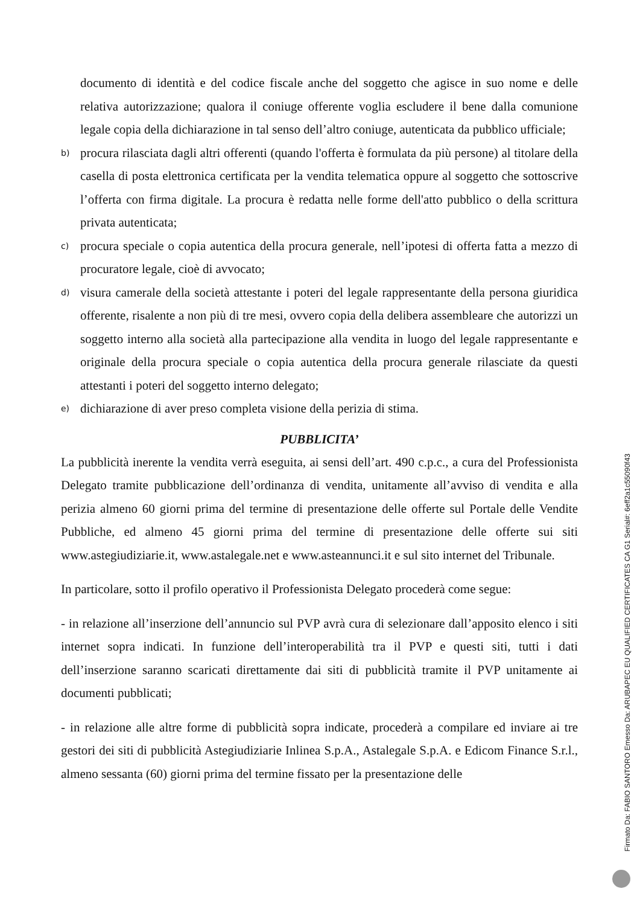documento di identità e del codice fiscale anche del soggetto che agisce in suo nome e delle relativa autorizzazione; qualora il coniuge offerente voglia escludere il bene dalla comunione legale copia della dichiarazione in tal senso dell’altro coniuge, autenticata da pubblico ufficiale;
b)
procura rilasciata dagli altri offerenti (quando l'offerta è formulata da più persone) al titolare della casella di posta elettronica certificata per la vendita telematica oppure al soggetto che sottoscrive l’offerta con firma digitale. La procura è redatta nelle forme dell'atto pubblico o della scrittura privata autenticata;
c)
procura speciale o copia autentica della procura generale, nell’ipotesi di offerta fatta a mezzo di procuratore legale, cioè di avvocato;
d)
visura camerale della società attestante i poteri del legale rappresentante della persona giuridica offerente, risalente a non più di tre mesi, ovvero copia della delibera assembleare che autorizzi un soggetto interno alla società alla partecipazione alla vendita in luogo del legale rappresentante e originale della procura speciale o copia autentica della procura generale rilasciate da questi attestanti i poteri del soggetto interno delegato;
e)
dichiarazione di aver preso completa visione della perizia di stima.
PUBBLICITA’
La pubblicità inerente la vendita verrà eseguita, ai sensi dell’art. 490 c.p.c., a cura del Professionista Delegato tramite pubblicazione dell’ordinanza di vendita, unitamente all’avviso di vendita e alla perizia almeno 60 giorni prima del termine di presentazione delle offerte sul Portale delle Vendite Pubbliche, ed almeno 45 giorni prima del termine di presentazione delle offerte sui siti www.astegiudiziarie.it, www.astalegale.net e www.asteannunci.it e sul sito internet del Tribunale.
In particolare, sotto il profilo operativo il Professionista Delegato procederà come segue:
- in relazione all’inserzione dell’annuncio sul PVP avrà cura di selezionare dall’apposito elenco i siti internet sopra indicati. In funzione dell’interoperabilità tra il PVP e questi siti, tutti i dati dell’inserzione saranno scaricati direttamente dai siti di pubblicità tramite il PVP unitamente ai documenti pubblicati;
- in relazione alle altre forme di pubblicità sopra indicate, procederà a compilare ed inviare ai tre gestori dei siti di pubblicità Astegiudiziarie Inlinea S.p.A., Astalegale S.p.A. e Edicom Finance S.r.l., almeno sessanta (60) giorni prima del termine fissato per la presentazione delle
Firmato Da: FABIO SANTORO Emesso Da: ARUBAPEC EU QUALIFIED CERTIFICATES CA G1 Serial#: 6eff2a1c55090f43